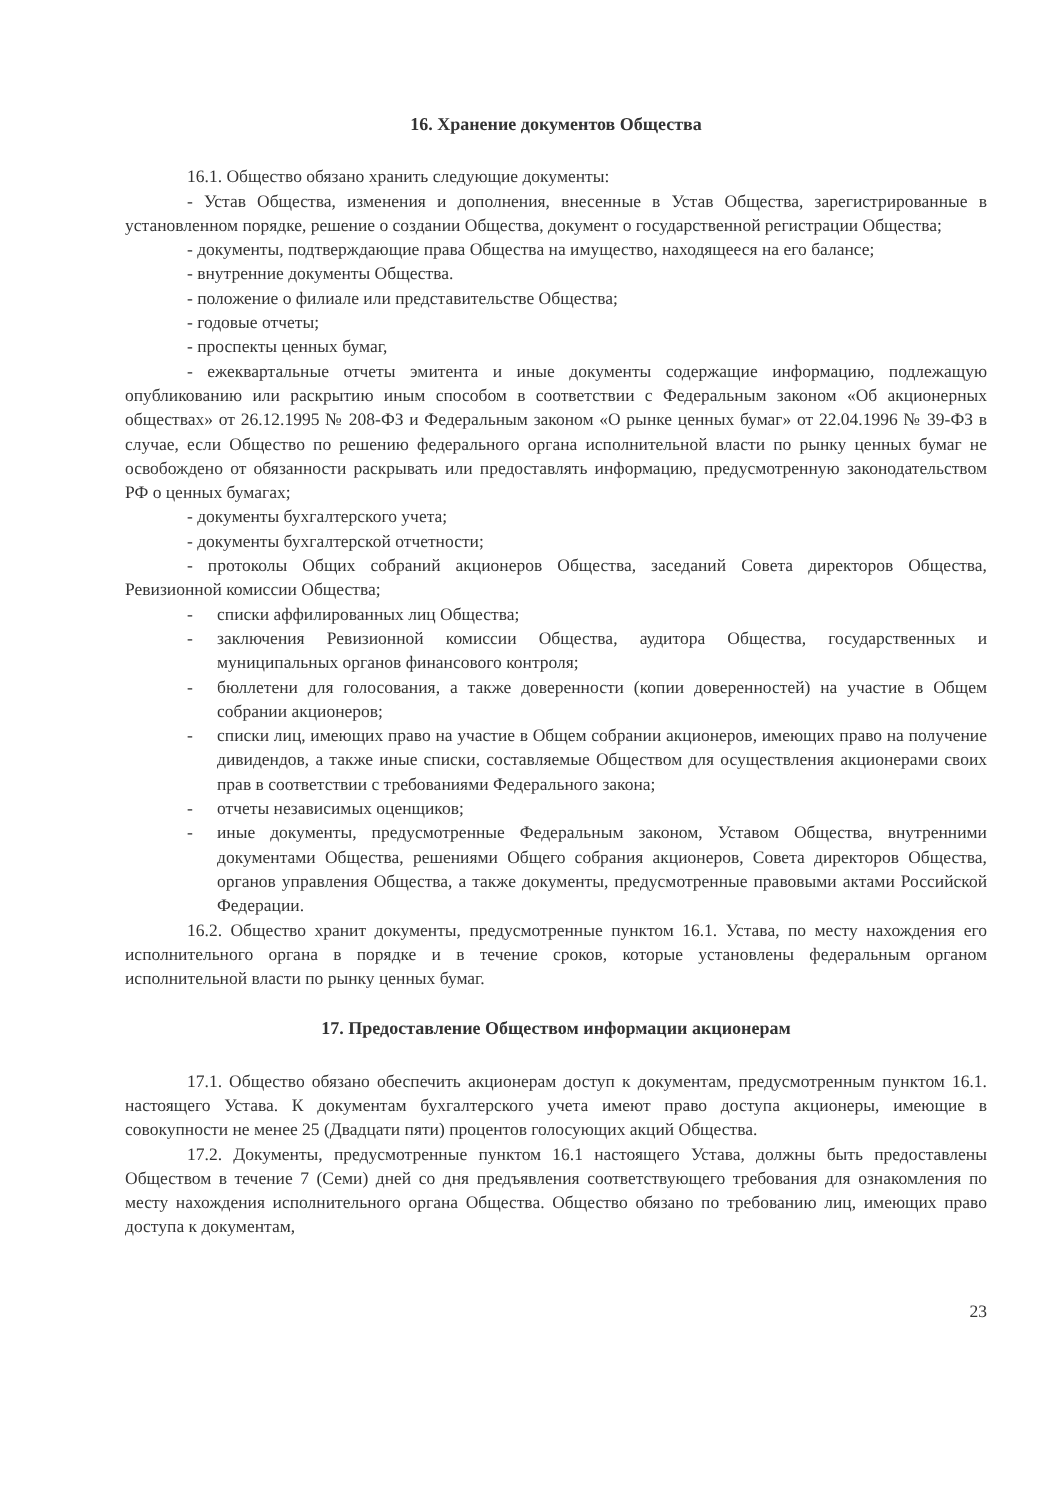16. Хранение документов Общества
16.1. Общество обязано хранить следующие документы:
- Устав Общества, изменения и дополнения, внесенные в Устав Общества, зарегистрированные в установленном порядке, решение о создании Общества, документ о государственной регистрации Общества;
- документы, подтверждающие права Общества на имущество, находящееся на его балансе;
- внутренние документы Общества.
- положение о филиале или представительстве Общества;
- годовые отчеты;
- проспекты ценных бумаг,
- ежеквартальные отчеты эмитента и иные документы содержащие информацию, подлежащую опубликованию или раскрытию иным способом в соответствии с Федеральным законом «Об акционерных обществах» от 26.12.1995 № 208-ФЗ и Федеральным законом «О рынке ценных бумаг» от 22.04.1996 № 39-ФЗ в случае, если Общество по решению федерального органа исполнительной власти по рынку ценных бумаг не освобождено от обязанности раскрывать или предоставлять информацию, предусмотренную законодательством РФ о ценных бумагах;
- документы бухгалтерского учета;
- документы бухгалтерской отчетности;
- протоколы Общих собраний акционеров Общества, заседаний Совета директоров Общества, Ревизионной комиссии Общества;
- списки аффилированных лиц Общества;
- заключения Ревизионной комиссии Общества, аудитора Общества, государственных и муниципальных органов финансового контроля;
- бюллетени для голосования, а также доверенности (копии доверенностей) на участие в Общем собрании акционеров;
- списки лиц, имеющих право на участие в Общем собрании акционеров, имеющих право на получение дивидендов, а также иные списки, составляемые Обществом для осуществления акционерами своих прав в соответствии с требованиями Федерального закона;
- отчеты независимых оценщиков;
- иные документы, предусмотренные Федеральным законом, Уставом Общества, внутренними документами Общества, решениями Общего собрания акционеров, Совета директоров Общества, органов управления Общества, а также документы, предусмотренные правовыми актами Российской Федерации.
16.2. Общество хранит документы, предусмотренные пунктом 16.1. Устава, по месту нахождения его исполнительного органа в порядке и в течение сроков, которые установлены федеральным органом исполнительной власти по рынку ценных бумаг.
17. Предоставление Обществом информации акционерам
17.1. Общество обязано обеспечить акционерам доступ к документам, предусмотренным пунктом 16.1. настоящего Устава. К документам бухгалтерского учета имеют право доступа акционеры, имеющие в совокупности не менее 25 (Двадцати пяти) процентов голосующих акций Общества.
17.2. Документы, предусмотренные пунктом 16.1 настоящего Устава, должны быть предоставлены Обществом в течение 7 (Семи) дней со дня предъявления соответствующего требования для ознакомления по месту нахождения исполнительного органа Общества. Общество обязано по требованию лиц, имеющих право доступа к документам,
23